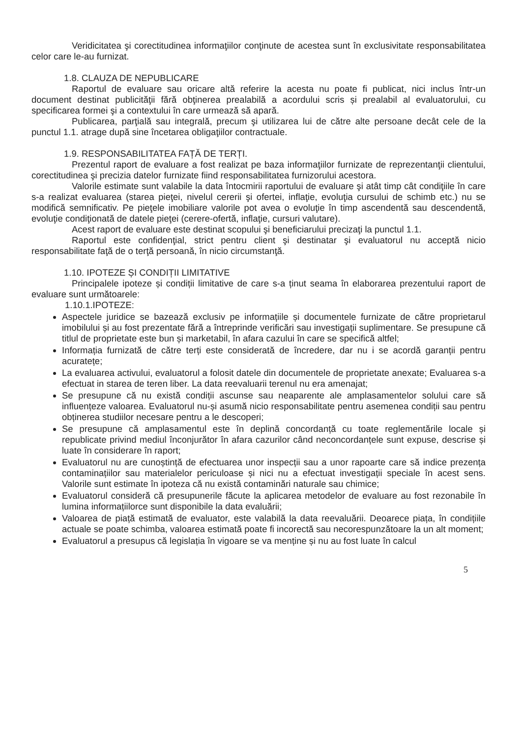Veridicitatea şi corectitudinea informaţiilor conţinute de acestea sunt în exclusivitate responsabilitatea celor care le-au furnizat.
1.8. CLAUZA DE NEPUBLICARE
Raportul de evaluare sau oricare altă referire la acesta nu poate fi publicat, nici inclus într-un document destinat publicităţii fără obţinerea prealabilă a acordului scris și prealabil al evaluatorului, cu specificarea formei şi a contextului în care urmează să apară.
Publicarea, parţială sau integrală, precum şi utilizarea lui de către alte persoane decât cele de la punctul 1.1. atrage după sine încetarea obligaţiilor contractuale.
1.9. RESPONSABILITATEA FAȚĂ DE TERȚI.
Prezentul raport de evaluare a fost realizat pe baza informaţiilor furnizate de reprezentanţii clientului, corectitudinea şi precizia datelor furnizate fiind responsabilitatea furnizorului acestora.
Valorile estimate sunt valabile la data întocmirii raportului de evaluare şi atât timp cât condiţiile în care s-a realizat evaluarea (starea pieţei, nivelul cererii şi ofertei, inflaţie, evoluţia cursului de schimb etc.) nu se modifică semnificativ. Pe pieţele imobiliare valorile pot avea o evoluţie în timp ascendentă sau descendentă, evoluţie condiţionată de datele pieţei (cerere-ofertă, inflaţie, cursuri valutare).
Acest raport de evaluare este destinat scopului şi beneficiarului precizaţi la punctul 1.1.
Raportul este confidenţial, strict pentru client şi destinatar şi evaluatorul nu acceptă nicio responsabilitate faţă de o terţă persoană, în nicio circumstanţă.
1.10. IPOTEZE ȘI CONDIȚII LIMITATIVE
Principalele ipoteze și condiții limitative de care s-a ținut seama în elaborarea prezentului raport de evaluare sunt următoarele:
1.10.1.IPOTEZE:
Aspectele juridice se bazează exclusiv pe informațiile și documentele furnizate de către proprietarul imobilului și au fost prezentate fără a întreprinde verificări sau investigații suplimentare. Se presupune că titlul de proprietate este bun și marketabil, în afara cazului în care se specifică altfel;
Informația furnizată de către terți este considerată de încredere, dar nu i se acordă garanții pentru acuratețe;
La evaluarea activului, evaluatorul a folosit datele din documentele de proprietate anexate; Evaluarea s-a efectuat in starea de teren liber. La data reevaluarii terenul nu era amenajat;
Se presupune că nu există condiții ascunse sau neaparente ale amplasamentelor solului care să influențeze valoarea. Evaluatorul nu-și asumă nicio responsabilitate pentru asemenea condiții sau pentru obținerea studiilor necesare pentru a le descoperi;
Se presupune că amplasamentul este în deplină concordanță cu toate reglementările locale și republicate privind mediul înconjurător în afara cazurilor când neconcordanțele sunt expuse, descrise și luate în considerare în raport;
Evaluatorul nu are cunoștință de efectuarea unor inspecții sau a unor rapoarte care să indice prezența contaminațiilor sau materialelor periculoase și nici nu a efectuat investigații speciale în acest sens. Valorile sunt estimate în ipoteza că nu există contaminări naturale sau chimice;
Evaluatorul consideră că presupunerile făcute la aplicarea metodelor de evaluare au fost rezonabile în lumina informațiilorce sunt disponibile la data evaluării;
Valoarea de piață estimată de evaluator, este valabilă la data reevaluării. Deoarece piața, în condițiile actuale se poate schimba, valoarea estimată poate fi incorectă sau necorespunzătoare la un alt moment;
Evaluatorul a presupus că legislația în vigoare se va menține și nu au fost luate în calcul
5